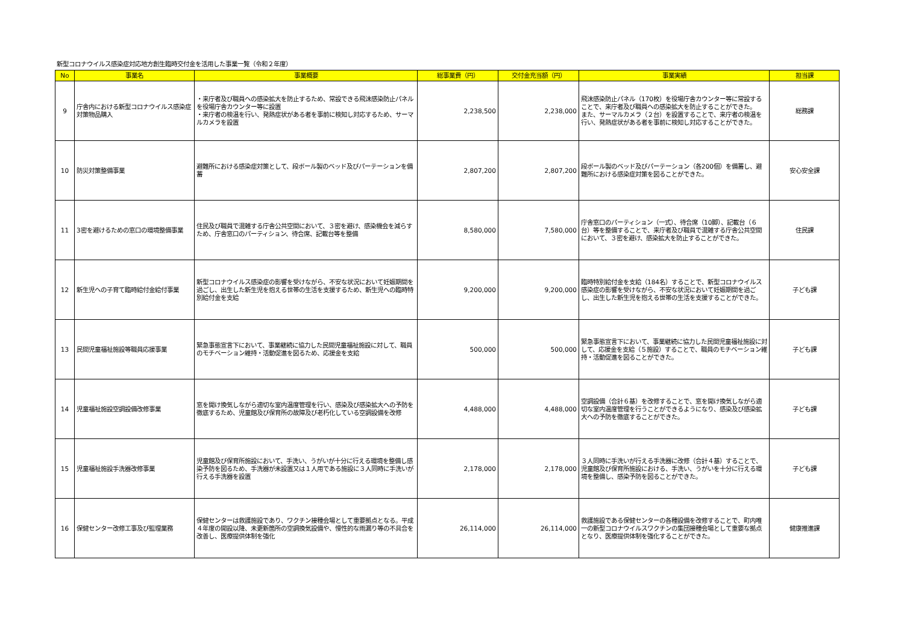新型コロナウイルス感染症対応地方創生臨時交付金を活用した事業一覧（令和２年度）
| No | 事業名 | 事業概要 | 総事業費（円） | 交付金充当額（円） | 事業実績 | 担当課 |
| --- | --- | --- | --- | --- | --- | --- |
| 9 | 庁舎内における新型コロナウイルス感染症対策物品購入 | ・来庁者及び職員への感染拡大を防止するため、常設できる飛沫感染防止パネルを役場庁舎カウンター等に設置 ・来庁者の検温を行い、発熱症状がある者を事前に検知し対応するため、サーマルカメラを設置 | 2,238,500 | 2,238,000 | 飛沫感染防止パネル（170枚）を役場庁舎カウンター等に常設することで、来庁者及び職員への感染拡大を防止することができた。 また、サーマルカメラ（２台）を設置することで、来庁者の検温を行い、発熱症状がある者を事前に検知し対応することができた。 | 総務課 |
| 10 | 防災対策整備事業 | 避難所における感染症対策として、段ボール製のベッド及びパーテーションを備蓄 | 2,807,200 | 2,807,200 | 段ボール製のベッド及びパーテーション（各200個）を備蓄し、避難所における感染症対策を図ることができた。 | 安心安全課 |
| 11 | 3密を避けるための窓口の環境整備事業 | 住民及び職員で混雑する庁舎公共空間において、３密を避け、感染機会を減らすため、庁舎窓口のパーティション、待合席、記載台等を整備 | 8,580,000 | 7,580,000 | 庁舎窓口のパーティション（一式）、待合席（10脚）、記載台（６台）等を整備することで、来庁者及び職員で混雑する庁舎公共空間において、３密を避け、感染拡大を防止することができた。 | 住民課 |
| 12 | 新生児への子育て臨時給付金給付事業 | 新型コロナウイルス感染症の影響を受けながら、不安な状況において妊娠期間を過ごし、出生した新生児を抱える世帯の生活を支援するため、新生児への臨時特別給付金を支給 | 9,200,000 | 9,200,000 | 臨時特別給付金を支給（184名）することで、新型コロナウイルス感染症の影響を受けながら、不安な状況において妊娠期間を過ごし、出生した新生児を抱える世帯の生活を支援することができた。 | 子ども課 |
| 13 | 民間児童福祉施設等職員応援事業 | 緊急事態宣言下において、事業継続に協力した民間児童福祉施設に対して、職員のモチベーション維持・活動促進を図るため、応援金を支給 | 500,000 | 500,000 | 緊急事態宣言下において、事業継続に協力した民間児童福祉施設に対して、応援金を支給（５施設）することで、職員のモチベーション維持・活動促進を図ることができた。 | 子ども課 |
| 14 | 児童福祉施設空調設備改修事業 | 窓を開け換気しながら適切な室内温度管理を行い、感染及び感染拡大への予防を徹底するため、児童館及び保育所の故障及び老朽化している空調設備を改修 | 4,488,000 | 4,488,000 | 空調設備（合計６基）を改修することで、窓を開け換気しながら適切な室内温度管理を行うことができるようになり、感染及び感染拡大への予防を徹底することができた。 | 子ども課 |
| 15 | 児童福祉施設手洗器改修事業 | 児童館及び保育所施設において、手洗い、うがいが十分に行える環境を整備し感染予防を図るため、手洗器が未設置又は１人用である施設に３人同時に手洗いが行える手洗器を設置 | 2,178,000 | 2,178,000 | ３人同時に手洗いが行える手洗器に改修（合計４基）することで、児童館及び保育所施設における、手洗い、うがいを十分に行える環境を整備し、感染予防を図ることができた。 | 子ども課 |
| 16 | 保健センター改修工事及び監理業務 | 保健センターは救護施設であり、ワクチン接種会場として重要拠点となる。平成４年度の開設以降、未更新箇所の空調換気設備や、慢性的な雨漏り等の不具合を改善し、医療提供体制を強化 | 26,114,000 | 26,114,000 | 救護施設である保健センターの各種設備を改修することで、町内唯一の新型コロナウイルスワクチンの集団接種会場として重要な拠点となり、医療提供体制を強化することができた。 | 健康推進課 |